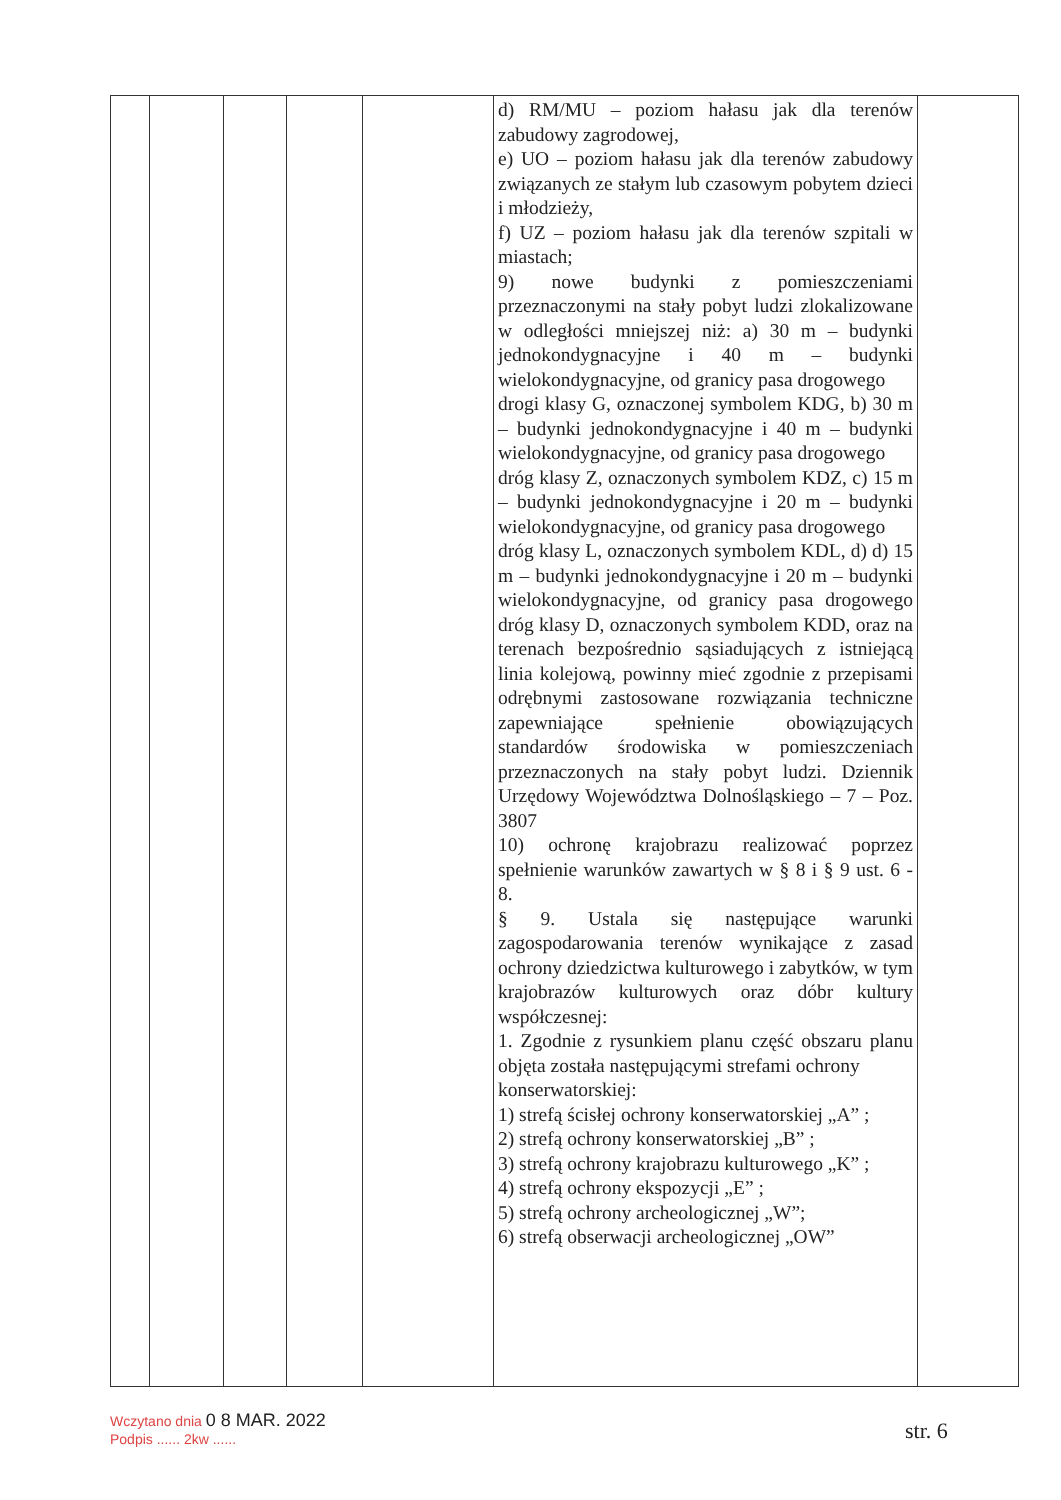| | | | | | d) RM/MU – poziom hałasu jak dla terenów zabudowy zagrodowej, e) UO – poziom hałasu jak dla terenów zabudowy związanych ze stałym lub czasowym pobytem dzieci i młodzieży, f) UZ – poziom hałasu jak dla terenów szpitali w miastach; 9) nowe budynki z pomieszczeniami przeznaczonymi na stały pobyt ludzi zlokalizowane w odległości mniejszej niż: a) 30 m – budynki jednokondygnacyjne i 40 m – budynki wielokondygnacyjne, od granicy pasa drogowego drogi klasy G, oznaczonej symbolem KDG, b) 30 m – budynki jednokondygnacyjne i 40 m – budynki wielokondygnacyjne, od granicy pasa drogowego dróg klasy Z, oznaczonych symbolem KDZ, c) 15 m – budynki jednokondygnacyjne i 20 m – budynki wielokondygnacyjne, od granicy pasa drogowego dróg klasy L, oznaczonych symbolem KDL, d) d) 15 m – budynki jednokondygnacyjne i 20 m – budynki wielokondygnacyjne, od granicy pasa drogowego dróg klasy D, oznaczonych symbolem KDD, oraz na terenach bezpośrednio sąsiadujących z istniejącą linia kolejową, powinny mieć zgodnie z przepisami odrębnymi zastosowane rozwiązania techniczne zapewniające spełnienie obowiązujących standardów środowiska w pomieszczeniach przeznaczonych na stały pobyt ludzi. Dziennik Urzędowy Województwa Dolnośląskiego – 7 – Poz. 3807 10) ochronę krajobrazu realizować poprzez spełnienie warunków zawartych w § 8 i § 9 ust. 6 - 8. § 9. Ustala się następujące warunki zagospodarowania terenów wynikające z zasad ochrony dziedzictwa kulturowego i zabytków, w tym krajobrazów kulturowych oraz dóbr kultury współczesnej: 1. Zgodnie z rysunkiem planu część obszaru planu objęta została następującymi strefami ochrony konserwatorskiej: 1) strefą ścisłej ochrony konserwatorskiej „A” ; 2) strefą ochrony konserwatorskiej „B” ; 3) strefą ochrony krajobrazu kulturowego „K” ; 4) strefą ochrony ekspozycji „E” ; 5) strefą ochrony archeologicznej „W”; 6) strefą obserwacji archeologicznej „OW” | |
Wczytano dnia 0 8 MAR. 2022
Podpis ...... 2kw ......
str. 6